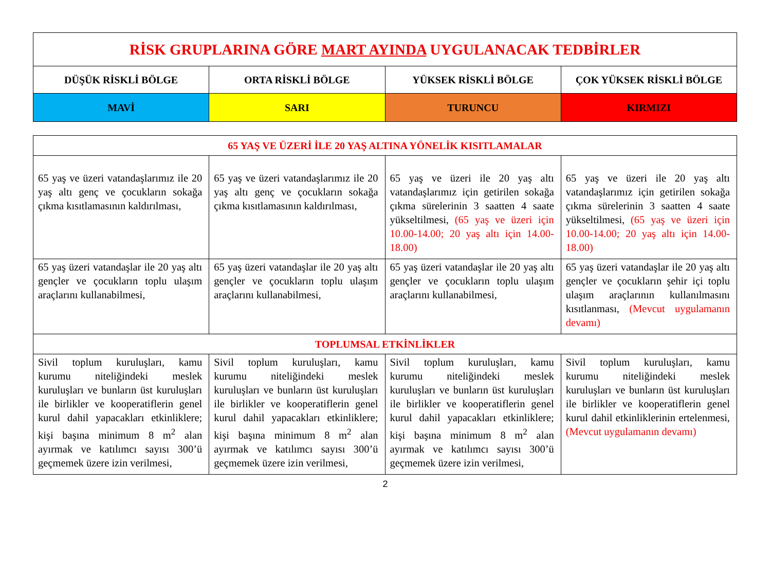| RİSK GRUPLARINA GÖRE MART AYINDA UYGULANACAK TEDBİRLER | | | |
| DÜŞÜK RİSKLİ BÖLGE | ORTA RİSKLİ BÖLGE | YÜKSEK RİSKLİ BÖLGE | ÇOK YÜKSEK RİSKLİ BÖLGE |
| MAVİ | SARI | TURUNCU | KIRMIZI |
| 65 YAŞ VE ÜZERİ İLE 20 YAŞ ALTINA YÖNELİK KISITLAMALAR | | | |
| 65 yaş ve üzeri vatandaşlarımız ile 20 yaş altı genç ve çocukların sokağa çıkma kısıtlamasının kaldırılması, | 65 yaş ve üzeri vatandaşlarımız ile 20 yaş altı genç ve çocukların sokağa çıkma kısıtlamasının kaldırılması, | 65 yaş ve üzeri ile 20 yaş altı vatandaşlarımız için getirilen sokağa çıkma sürelerinin 3 saatten 4 saate yükseltilmesi, (65 yaş ve üzeri için 10.00-14.00; 20 yaş altı için 14.00-18.00) | 65 yaş ve üzeri ile 20 yaş altı vatandaşlarımız için getirilen sokağa çıkma sürelerinin 3 saatten 4 saate yükseltilmesi, (65 yaş ve üzeri için 10.00-14.00; 20 yaş altı için 14.00-18.00) |
| 65 yaş üzeri vatandaşlar ile 20 yaş altı gençler ve çocukların toplu ulaşım araçlarını kullanabilmesi, | 65 yaş üzeri vatandaşlar ile 20 yaş altı gençler ve çocukların toplu ulaşım araçlarını kullanabilmesi, | 65 yaş üzeri vatandaşlar ile 20 yaş altı gençler ve çocukların toplu ulaşım araçlarını kullanabilmesi, | 65 yaş üzeri vatandaşlar ile 20 yaş altı gençler ve çocukların şehir içi toplu ulaşım araçlarının kullanılmasını kısıtlanması, (Mevcut uygulamanın devamı) |
| TOPLUMSAL ETKİNLİKLER | | | |
| Sivil toplum kuruluşları, kamu kurumu niteliğindeki meslek kuruluşları ve bunların üst kuruluşları ile birlikler ve kooperatiflerin genel kurul dahil yapacakları etkinliklere; kişi başına minimum 8 m<sup>2</sup> alan ayırmak ve katılımcı sayısı 300’ü geçmemek üzere izin verilmesi, | Sivil toplum kuruluşları, kamu kurumu niteliğindeki meslek kuruluşları ve bunların üst kuruluşları ile birlikler ve kooperatiflerin genel kurul dahil yapacakları etkinliklere; kişi başına minimum 8 m<sup>2</sup> alan ayırmak ve katılımcı sayısı 300’ü geçmemek üzere izin verilmesi, | Sivil toplum kuruluşları, kamu kurumu niteliğindeki meslek kuruluşları ve bunların üst kuruluşları ile birlikler ve kooperatiflerin genel kurul dahil yapacakları etkinliklere; kişi başına minimum 8 m<sup>2</sup> alan ayırmak ve katılımcı sayısı 300’ü geçmemek üzere izin verilmesi, | Sivil toplum kuruluşları, kamu kurumu niteliğindeki meslek kuruluşları ve bunların üst kuruluşları ile birlikler ve kooperatiflerin genel kurul dahil etkinliklerinin ertelenmesi, (Mevcut uygulamanın devamı) |
2